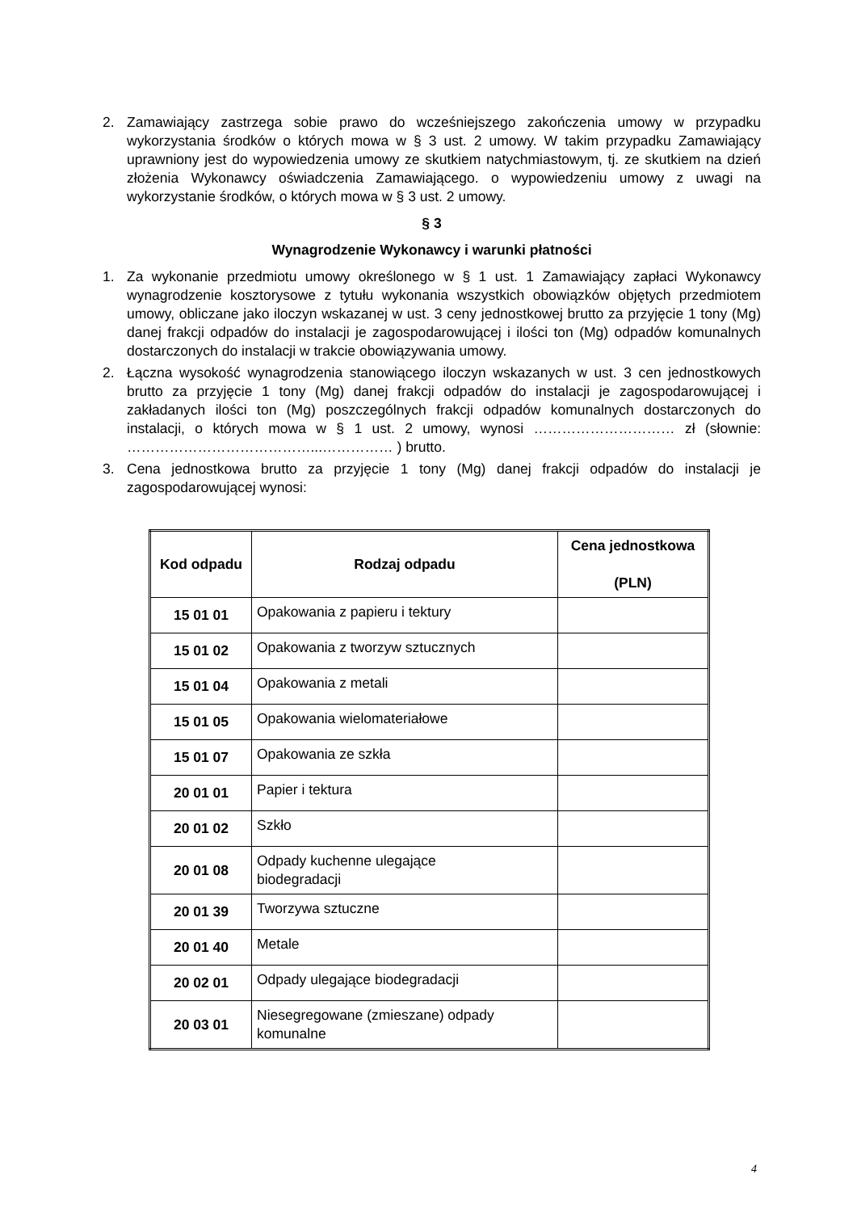2. Zamawiający zastrzega sobie prawo do wcześniejszego zakończenia umowy w przypadku wykorzystania środków o których mowa w § 3 ust. 2 umowy. W takim przypadku Zamawiający uprawniony jest do wypowiedzenia umowy ze skutkiem natychmiastowym, tj. ze skutkiem na dzień złożenia Wykonawcy oświadczenia Zamawiającego. o wypowiedzeniu umowy z uwagi na wykorzystanie środków, o których mowa w § 3 ust. 2 umowy.
§ 3
Wynagrodzenie Wykonawcy i warunki płatności
1. Za wykonanie przedmiotu umowy określonego w § 1 ust. 1 Zamawiający zapłaci Wykonawcy wynagrodzenie kosztorysowe z tytułu wykonania wszystkich obowiązków objętych przedmiotem umowy, obliczane jako iloczyn wskazanej w ust. 3 ceny jednostkowej brutto za przyjęcie 1 tony (Mg) danej frakcji odpadów do instalacji je zagospodarowującej i ilości ton (Mg) odpadów komunalnych dostarczonych do instalacji w trakcie obowiązywania umowy.
2. Łączna wysokość wynagrodzenia stanowiącego iloczyn wskazanych w ust. 3 cen jednostkowych brutto za przyjęcie 1 tony (Mg) danej frakcji odpadów do instalacji je zagospodarowującej i zakładanych ilości ton (Mg) poszczególnych frakcji odpadów komunalnych dostarczonych do instalacji, o których mowa w § 1 ust. 2 umowy, wynosi ………………………… zł (słownie: …………………………………...…………… ) brutto.
3. Cena jednostkowa brutto za przyjęcie 1 tony (Mg) danej frakcji odpadów do instalacji je zagospodarowującej wynosi:
| Kod odpadu | Rodzaj odpadu | Cena jednostkowa (PLN) |
| --- | --- | --- |
| 15 01 01 | Opakowania z papieru i tektury | |
| 15 01 02 | Opakowania z tworzyw sztucznych | |
| 15 01 04 | Opakowania z metali | |
| 15 01 05 | Opakowania wielomateriałowe | |
| 15 01 07 | Opakowania ze szkła | |
| 20 01 01 | Papier i tektura | |
| 20 01 02 | Szkło | |
| 20 01 08 | Odpady kuchenne ulegające biodegradacji | |
| 20 01 39 | Tworzywa sztuczne | |
| 20 01 40 | Metale | |
| 20 02 01 | Odpady ulegające biodegradacji | |
| 20 03 01 | Niesegregowane (zmieszane) odpady komunalne | |
4